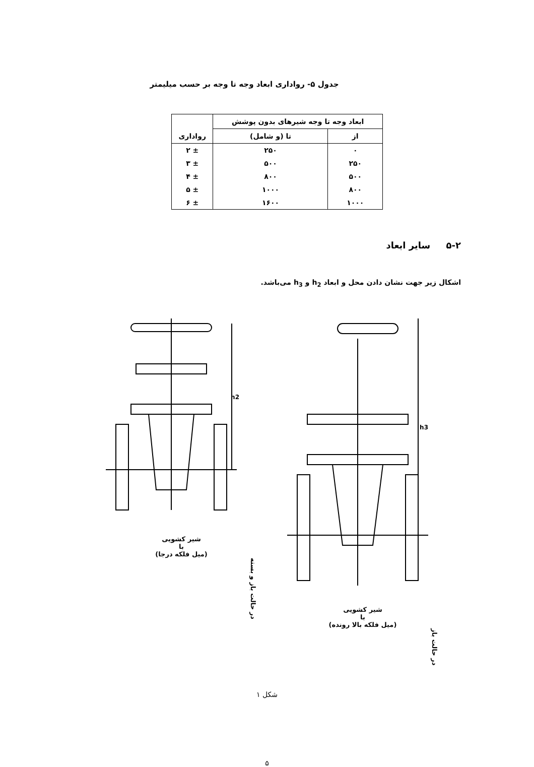جدول ۵- رواداری ابعاد وجه تا وجه بر حسب میلیمتر
| ابعاد وجه تا وجه شیرهای بدون پوشش | | رواداری |
| --- | --- | --- |
| از | تا (و شامل) | |
| ۰ | ۲۵۰ | ± ۲ |
| ۲۵۰ | ۵۰۰ | ± ۳ |
| ۵۰۰ | ۸۰۰ | ± ۴ |
| ۸۰۰ | ۱۰۰۰ | ± ۵ |
| ۱۰۰۰ | ۱۶۰۰ | ± ۶ |
۵-۲ سایر ابعاد
اشکال زیر جهت نشان دادن محل و ابعاد h<sub>2</sub> و h<sub>3</sub> می‌باشد.
h3
شیر کشویی
با
(میل فلکه بالا رونده)
در حالت باز
h2
شیر کشویی
با
(میل فلکه درجا)
در حالت باز و بسته
شکل ۱
۵